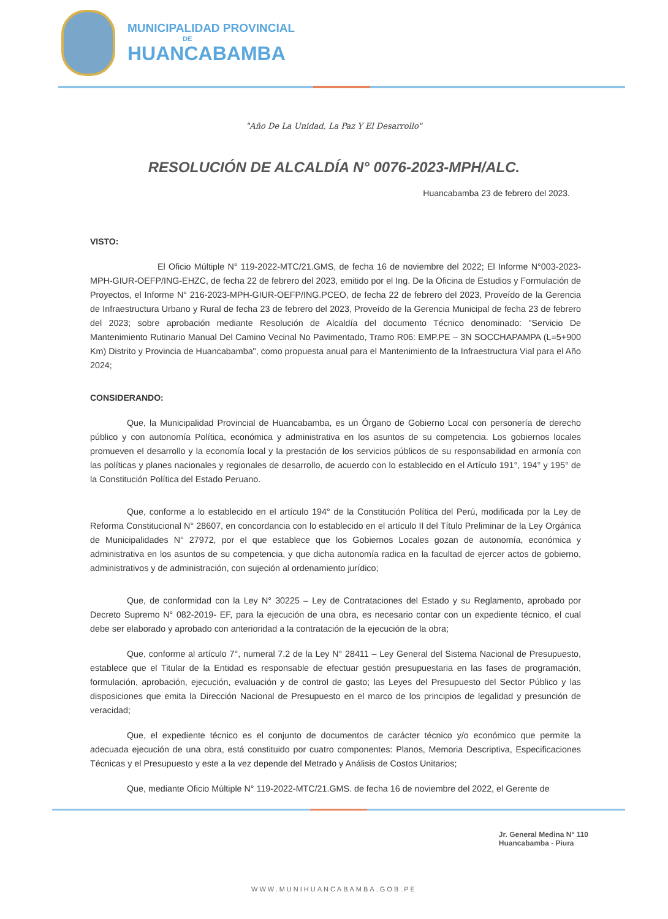MUNICIPALIDAD PROVINCIAL
DE
HUANCABAMBA
"Año De La Unidad, La Paz Y El Desarrollo"
RESOLUCIÓN DE ALCALDÍA N° 0076-2023-MPH/ALC.
Huancabamba 23 de febrero del 2023.
VISTO:
El Oficio Múltiple N° 119-2022-MTC/21.GMS, de fecha 16 de noviembre del 2022; El Informe N°003-2023-MPH-GIUR-OEFP/ING-EHZC, de fecha 22 de febrero del 2023, emitido por el Ing. De la Oficina de Estudios y Formulación de Proyectos, el Informe N° 216-2023-MPH-GIUR-OEFP/ING.PCEO, de fecha 22 de febrero del 2023, Proveído de la Gerencia de Infraestructura Urbano y Rural de fecha 23 de febrero del 2023, Proveído de la Gerencia Municipal de fecha 23 de febrero del 2023; sobre aprobación mediante Resolución de Alcaldía del documento Técnico denominado: "Servicio De Mantenimiento Rutinario Manual Del Camino Vecinal No Pavimentado, Tramo R06: EMP.PE – 3N SOCCHAPAMPA (L=5+900 Km) Distrito y Provincia de Huancabamba", como propuesta anual para el Mantenimiento de la Infraestructura Vial para el Año 2024;
CONSIDERANDO:
Que, la Municipalidad Provincial de Huancabamba, es un Órgano de Gobierno Local con personería de derecho público y con autonomía Política, económica y administrativa en los asuntos de su competencia. Los gobiernos locales promueven el desarrollo y la economía local y la prestación de los servicios públicos de su responsabilidad en armonía con las políticas y planes nacionales y regionales de desarrollo, de acuerdo con lo establecido en el Artículo 191°, 194° y 195° de la Constitución Política del Estado Peruano.
Que, conforme a lo establecido en el artículo 194° de la Constitución Política del Perú, modificada por la Ley de Reforma Constitucional N° 28607, en concordancia con lo establecido en el artículo II del Título Preliminar de la Ley Orgánica de Municipalidades N° 27972, por el que establece que los Gobiernos Locales gozan de autonomía, económica y administrativa en los asuntos de su competencia, y que dicha autonomía radica en la facultad de ejercer actos de gobierno, administrativos y de administración, con sujeción al ordenamiento jurídico;
Que, de conformidad con la Ley N° 30225 – Ley de Contrataciones del Estado y su Reglamento, aprobado por Decreto Supremo N° 082-2019- EF, para la ejecución de una obra, es necesario contar con un expediente técnico, el cual debe ser elaborado y aprobado con anterioridad a la contratación de la ejecución de la obra;
Que, conforme al artículo 7°, numeral 7.2 de la Ley N° 28411 – Ley General del Sistema Nacional de Presupuesto, establece que el Titular de la Entidad es responsable de efectuar gestión presupuestaria en las fases de programación, formulación, aprobación, ejecución, evaluación y de control de gasto; las Leyes del Presupuesto del Sector Público y las disposiciones que emita la Dirección Nacional de Presupuesto en el marco de los principios de legalidad y presunción de veracidad;
Que, el expediente técnico es el conjunto de documentos de carácter técnico y/o económico que permite la adecuada ejecución de una obra, está constituido por cuatro componentes: Planos, Memoria Descriptiva, Especificaciones Técnicas y el Presupuesto y este a la vez depende del Metrado y Análisis de Costos Unitarios;
Que, mediante Oficio Múltiple N° 119-2022-MTC/21.GMS. de fecha 16 de noviembre del 2022, el Gerente de
Jr. General Medina N° 110
Huancabamba - Piura
WWW.MUNIHUANCABAMBA.GOB.PE